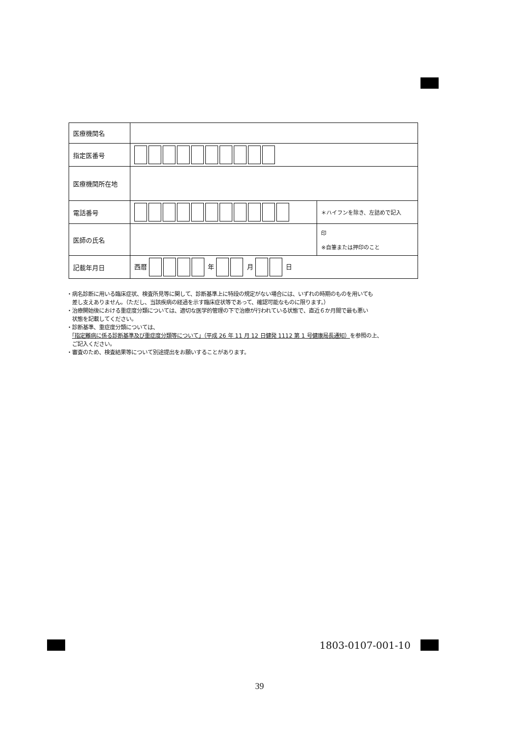| 医療機関名 | | |
| 指定医番号 | | |
| 医療機関所在地 | | |
| 電話番号 | | ＊ハイフンを除き、左詰めで記入 |
| 医師の氏名 | | 印 ※自筆または押印のこと |
| 記載年月日 | 西暦 年 月 日 | |
・病名診断に用いる臨床症状、検査所見等に関して、診断基準上に特段の規定がない場合には、いずれの時期のものを用いても
　差し支えありません。（ただし、当該疾病の経過を示す臨床症状等であって、確認可能なものに限ります。）
・治療開始後における重症度分類については、適切な医学的管理の下で治療が行われている状態で、直近６か月間で最も悪い
　状態を記載してください。
・診断基準、重症度分類については、
　「指定難病に係る診断基準及び重症度分類等について」（平成 26 年 11 月 12 日健発 1112 第 1 号健康局長通知）を参照の上、
　ご記入ください。
・審査のため、検査結果等について別途提出をお願いすることがあります。
1803-0107-001-10
39